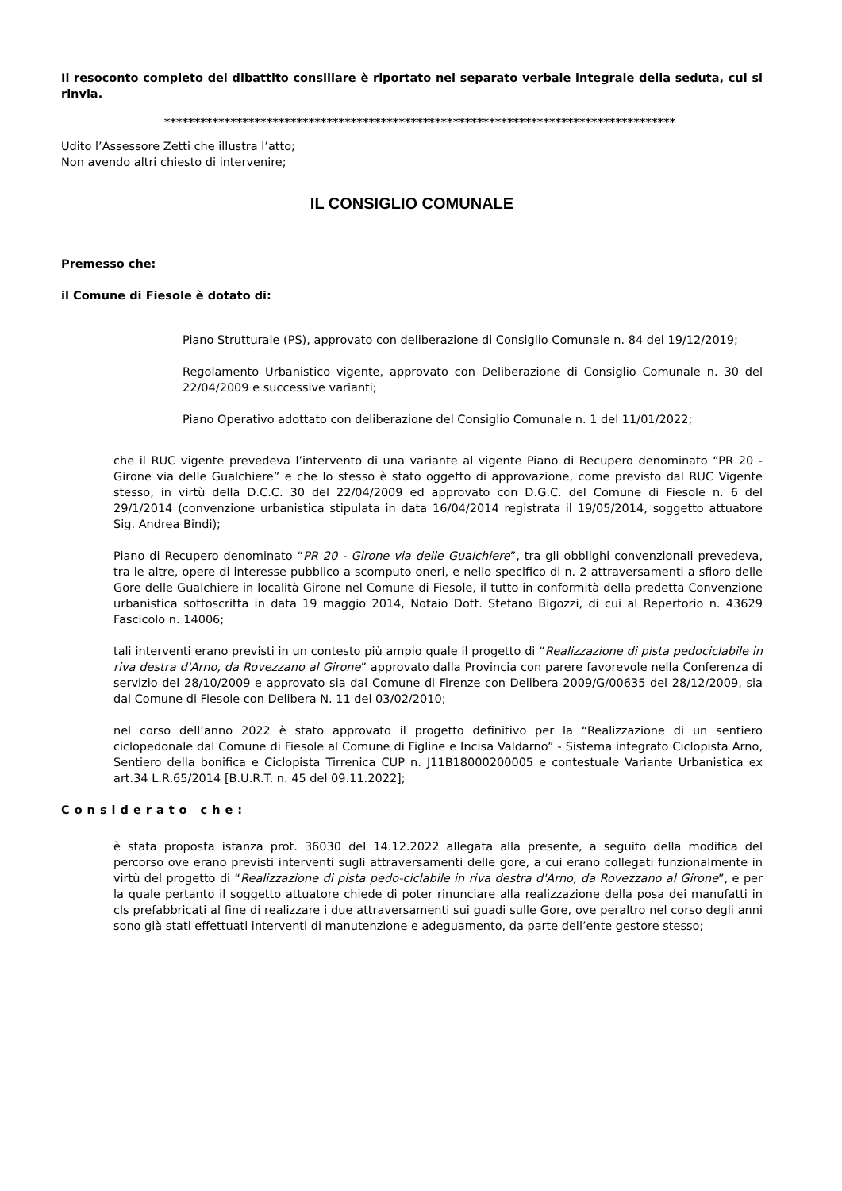Il resoconto completo del dibattito consiliare è riportato nel separato verbale integrale della seduta, cui si rinvia.
*************************************************************************************
Udito l’Assessore Zetti che illustra l’atto;
Non avendo altri chiesto di intervenire;
IL CONSIGLIO COMUNALE
Premesso che:
il Comune di Fiesole è dotato di:
Piano Strutturale (PS), approvato con deliberazione di Consiglio Comunale n. 84 del 19/12/2019;
Regolamento Urbanistico vigente, approvato con Deliberazione di Consiglio Comunale n. 30 del 22/04/2009 e successive varianti;
Piano Operativo adottato con deliberazione del Consiglio Comunale n. 1 del 11/01/2022;
che il RUC vigente prevedeva l’intervento di una variante al vigente Piano di Recupero denominato “PR 20 - Girone via delle Gualchiere” e che lo stesso è stato oggetto di approvazione, come previsto dal RUC Vigente stesso, in virtù della D.C.C. 30 del 22/04/2009 ed approvato con D.G.C. del Comune di Fiesole n. 6 del 29/1/2014 (convenzione urbanistica stipulata in data 16/04/2014 registrata il 19/05/2014, soggetto attuatore Sig. Andrea Bindi);
Piano di Recupero denominato “PR 20 - Girone via delle Gualchiere”, tra gli obblighi convenzionali prevedeva, tra le altre, opere di interesse pubblico a scomputo oneri, e nello specifico di n. 2 attraversamenti a sfioro delle Gore delle Gualchiere in località Girone nel Comune di Fiesole, il tutto in conformità della predetta Convenzione urbanistica sottoscritta in data 19 maggio 2014, Notaio Dott. Stefano Bigozzi, di cui al Repertorio n. 43629 Fascicolo n. 14006;
tali interventi erano previsti in un contesto più ampio quale il progetto di “Realizzazione di pista pedociclabile in riva destra d'Arno, da Rovezzano al Girone” approvato dalla Provincia con parere favorevole nella Conferenza di servizio del 28/10/2009 e approvato sia dal Comune di Firenze con Delibera 2009/G/00635 del 28/12/2009, sia dal Comune di Fiesole con Delibera N. 11 del 03/02/2010;
nel corso dell’anno 2022 è stato approvato il progetto definitivo per la “Realizzazione di un sentiero ciclopedonale dal Comune di Fiesole al Comune di Figline e Incisa Valdarno” - Sistema integrato Ciclopista Arno, Sentiero della bonifica e Ciclopista Tirrenica CUP n. J11B18000200005 e contestuale Variante Urbanistica ex art.34 L.R.65/2014 [B.U.R.T. n. 45 del 09.11.2022];
Considerato che:
è stata proposta istanza prot. 36030 del 14.12.2022 allegata alla presente, a seguito della modifica del percorso ove erano previsti interventi sugli attraversamenti delle gore, a cui erano collegati funzionalmente in virtù del progetto di “Realizzazione di pista pedo-ciclabile in riva destra d'Arno, da Rovezzano al Girone”, e per la quale pertanto il soggetto attuatore chiede di poter rinunciare alla realizzazione della posa dei manufatti in cls prefabbricati al fine di realizzare i due attraversamenti sui guadi sulle Gore, ove peraltro nel corso degli anni sono già stati effettuati interventi di manutenzione e adeguamento, da parte dell’ente gestore stesso;